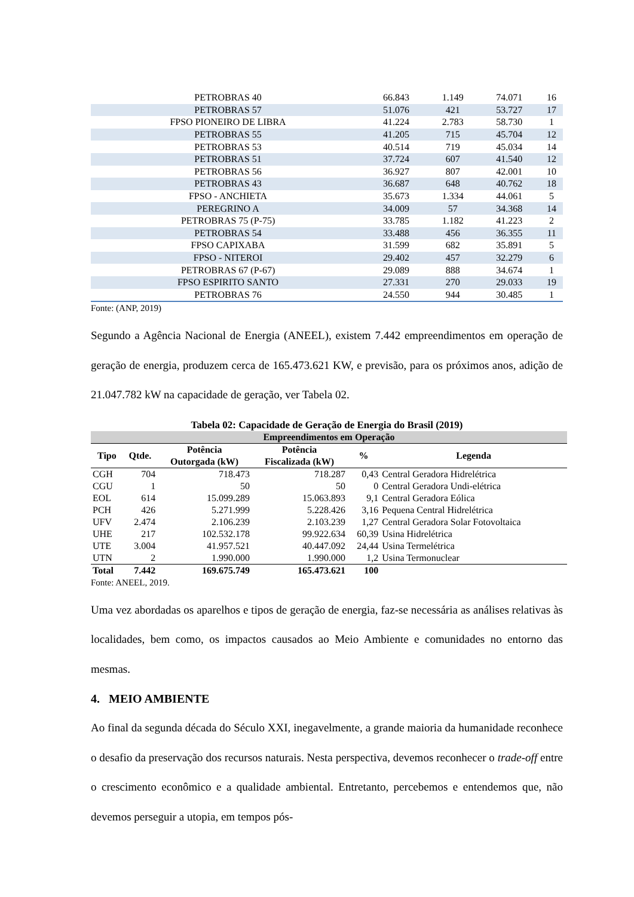| PETROBRAS 40 | 66.843 | 1.149 | 74.071 | 16 |
| PETROBRAS 57 | 51.076 | 421 | 53.727 | 17 |
| FPSO PIONEIRO DE LIBRA | 41.224 | 2.783 | 58.730 | 1 |
| PETROBRAS 55 | 41.205 | 715 | 45.704 | 12 |
| PETROBRAS 53 | 40.514 | 719 | 45.034 | 14 |
| PETROBRAS 51 | 37.724 | 607 | 41.540 | 12 |
| PETROBRAS 56 | 36.927 | 807 | 42.001 | 10 |
| PETROBRAS 43 | 36.687 | 648 | 40.762 | 18 |
| FPSO - ANCHIETA | 35.673 | 1.334 | 44.061 | 5 |
| PEREGRINO A | 34.009 | 57 | 34.368 | 14 |
| PETROBRAS 75 (P-75) | 33.785 | 1.182 | 41.223 | 2 |
| PETROBRAS 54 | 33.488 | 456 | 36.355 | 11 |
| FPSO CAPIXABA | 31.599 | 682 | 35.891 | 5 |
| FPSO - NITEROI | 29.402 | 457 | 32.279 | 6 |
| PETROBRAS 67 (P-67) | 29.089 | 888 | 34.674 | 1 |
| FPSO ESPIRITO SANTO | 27.331 | 270 | 29.033 | 19 |
| PETROBRAS 76 | 24.550 | 944 | 30.485 | 1 |
Fonte: (ANP, 2019)
Segundo a Agência Nacional de Energia (ANEEL), existem 7.442 empreendimentos em operação de geração de energia, produzem cerca de 165.473.621 KW, e previsão, para os próximos anos, adição de 21.047.782 kW na capacidade de geração, ver Tabela 02.
Tabela 02: Capacidade de Geração de Energia do Brasil (2019)
| Empreendimentos em Operação | | | | | |
| --- | --- | --- | --- | --- | --- |
| Tipo | Qtde. | Potência Outorgada (kW) | Potência Fiscalizada (kW) | % | Legenda |
| CGH | 704 | 718.473 | 718.287 | 0,43 | Central Geradora Hidrelétrica |
| CGU | 1 | 50 | 50 | 0 | Central Geradora Undi-elétrica |
| EOL | 614 | 15.099.289 | 15.063.893 | 9,1 | Central Geradora Eólica |
| PCH | 426 | 5.271.999 | 5.228.426 | 3,16 | Pequena Central Hidrelétrica |
| UFV | 2.474 | 2.106.239 | 2.103.239 | 1,27 | Central Geradora Solar Fotovoltaica |
| UHE | 217 | 102.532.178 | 99.922.634 | 60,39 | Usina Hidrelétrica |
| UTE | 3.004 | 41.957.521 | 40.447.092 | 24,44 | Usina Termelétrica |
| UTN | 2 | 1.990.000 | 1.990.000 | 1,2 | Usina Termonuclear |
| Total | 7.442 | 169.675.749 | 165.473.621 | 100 | |
Fonte: ANEEL, 2019.
Uma vez abordadas os aparelhos e tipos de geração de energia, faz-se necessária as análises relativas às localidades, bem como, os impactos causados ao Meio Ambiente e comunidades no entorno das mesmas.
4. MEIO AMBIENTE
Ao final da segunda década do Século XXI, inegavelmente, a grande maioria da humanidade reconhece o desafio da preservação dos recursos naturais. Nesta perspectiva, devemos reconhecer o trade-off entre o crescimento econômico e a qualidade ambiental. Entretanto, percebemos e entendemos que, não devemos perseguir a utopia, em tempos pós-